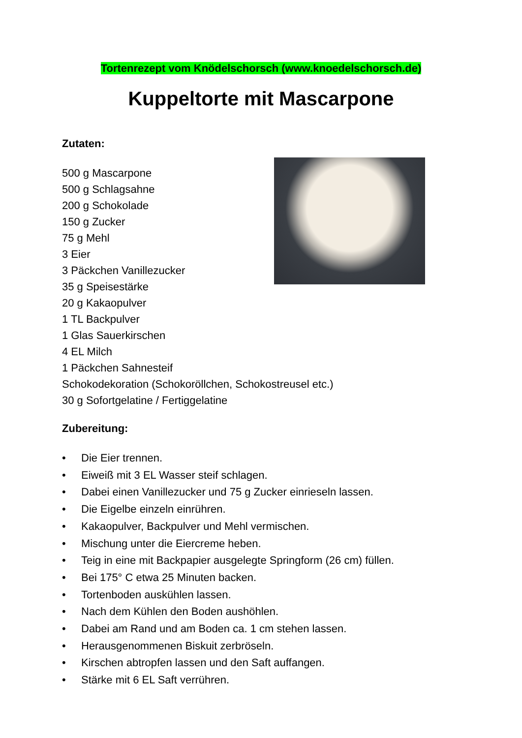Tortenrezept vom Knödelschorsch (www.knoedelschorsch.de)
Kuppeltorte mit Mascarpone
Zutaten:
500 g Mascarpone
500 g Schlagsahne
200 g Schokolade
150 g Zucker
75 g Mehl
3 Eier
3 Päckchen Vanillezucker
35 g Speisestärke
20 g Kakaopulver
1 TL Backpulver
1 Glas Sauerkirschen
4 EL Milch
1 Päckchen Sahnesteif
Schokodekoration (Schokoröllchen, Schokostreusel etc.)
30 g Sofortgelatine / Fertiggelatine
Zubereitung:
• Die Eier trennen.
• Eiweiß mit 3 EL Wasser steif schlagen.
• Dabei einen Vanillezucker und 75 g Zucker einrieseln lassen.
• Die Eigelbe einzeln einrühren.
• Kakaopulver, Backpulver und Mehl vermischen.
• Mischung unter die Eiercreme heben.
• Teig in eine mit Backpapier ausgelegte Springform (26 cm) füllen.
• Bei 175° C etwa 25 Minuten backen.
• Tortenboden auskühlen lassen.
• Nach dem Kühlen den Boden aushöhlen.
• Dabei am Rand und am Boden ca. 1 cm stehen lassen.
• Herausgenommenen Biskuit zerbröseln.
• Kirschen abtropfen lassen und den Saft auffangen.
• Stärke mit 6 EL Saft verrühren.